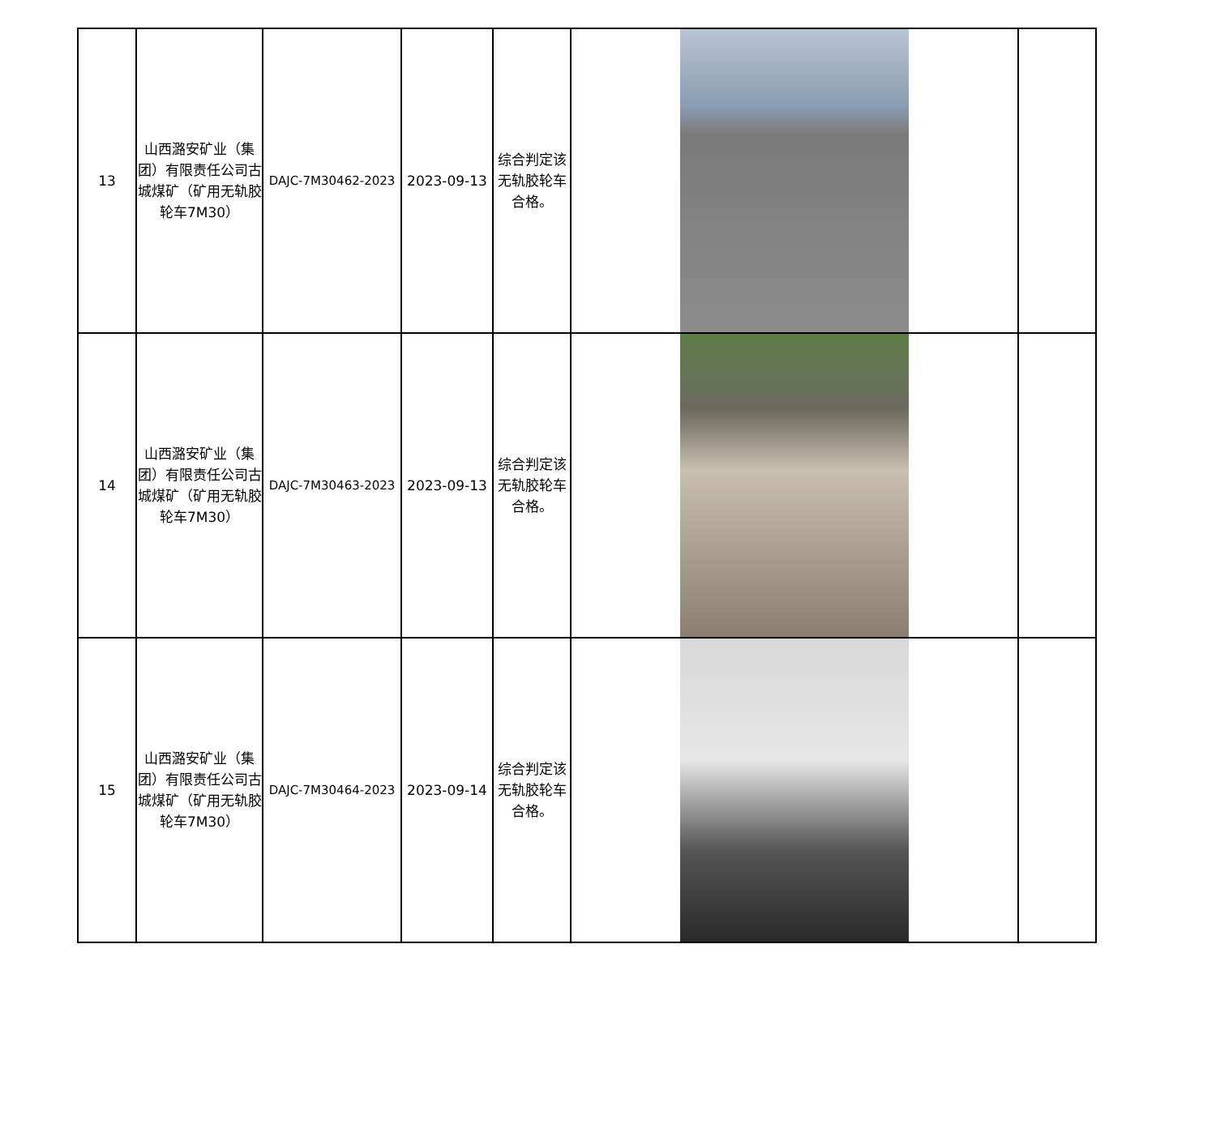| 13 | 山西潞安矿业（集团）有限责任公司古城煤矿（矿用无轨胶轮车7M30） | DAJC-7M30462-2023 | 2023-09-13 | 综合判定该无轨胶轮车合格。 | | |
| 14 | 山西潞安矿业（集团）有限责任公司古城煤矿（矿用无轨胶轮车7M30） | DAJC-7M30463-2023 | 2023-09-13 | 综合判定该无轨胶轮车合格。 | | |
| 15 | 山西潞安矿业（集团）有限责任公司古城煤矿（矿用无轨胶轮车7M30） | DAJC-7M30464-2023 | 2023-09-14 | 综合判定该无轨胶轮车合格。 | | |